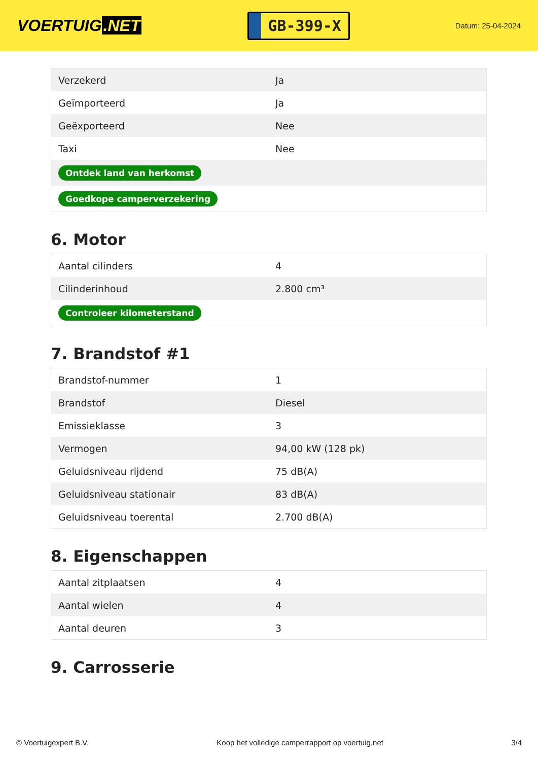VOERTUIG.NET
GB-399-X
Datum: 25-04-2024
| Verzekerd | Ja |
| Geïmporteerd | Ja |
| Geëxporteerd | Nee |
| Taxi | Nee |
| Ontdek land van herkomst | |
| Goedkope camperverzekering | |
6. Motor
| Aantal cilinders | 4 |
| Cilinderinhoud | 2.800 cm³ |
| Controleer kilometerstand | |
7. Brandstof #1
| Brandstof-nummer | 1 |
| Brandstof | Diesel |
| Emissieklasse | 3 |
| Vermogen | 94,00 kW (128 pk) |
| Geluidsniveau rijdend | 75 dB(A) |
| Geluidsniveau stationair | 83 dB(A) |
| Geluidsniveau toerental | 2.700 dB(A) |
8. Eigenschappen
| Aantal zitplaatsen | 4 |
| Aantal wielen | 4 |
| Aantal deuren | 3 |
9. Carrosserie
© Voertuigexpert B.V. Koop het volledige camperrapport op voertuig.net 3/4